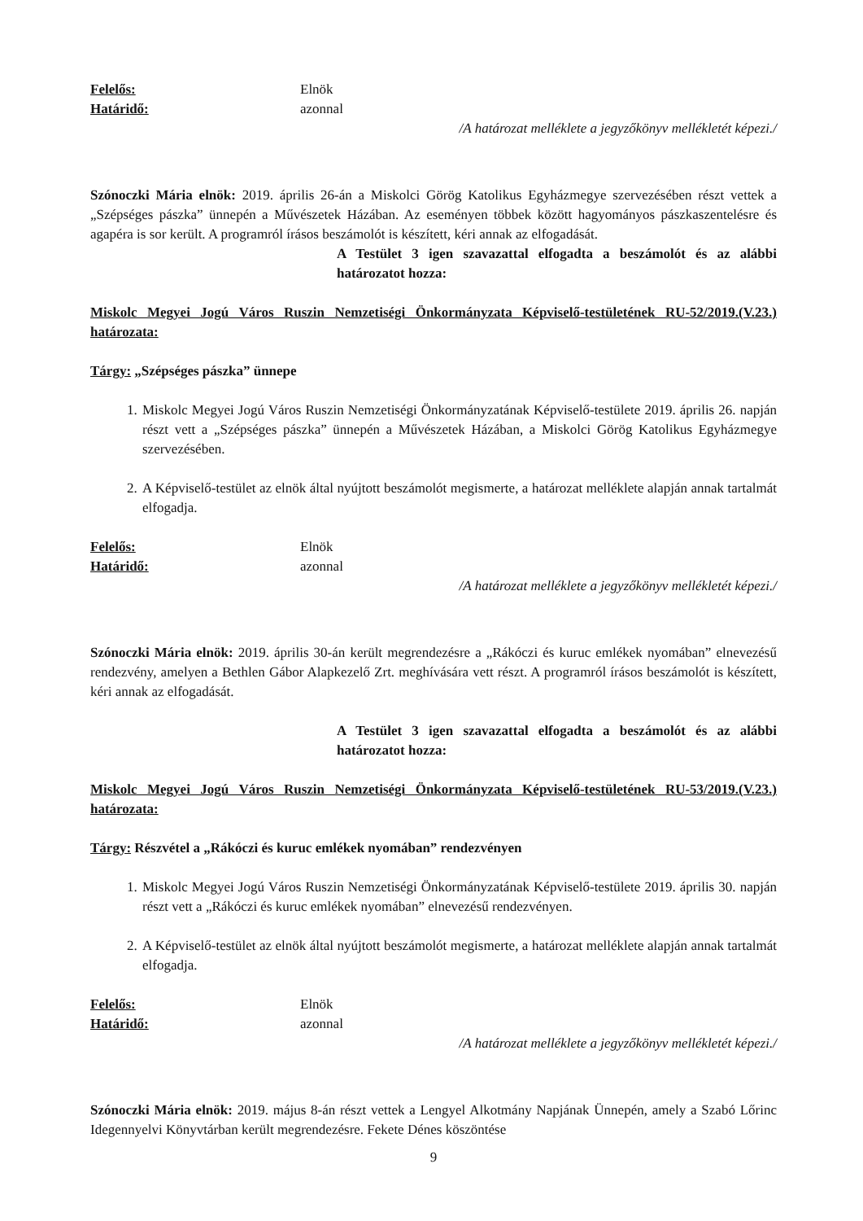Felelős: Elnök
Határidő: azonnal
/A határozat melléklete a jegyzőkönyv mellékletét képezi./
Szónoczki Mária elnök: 2019. április 26-án a Miskolci Görög Katolikus Egyházmegye szervezésében részt vettek a „Szépséges pászka” ünnepén a Művészetek Házában. Az eseményen többek között hagyományos pászkaszentelésre és agapéra is sor került. A programról írásos beszámolót is készített, kéri annak az elfogadását.
A Testület 3 igen szavazattal elfogadta a beszámolót és az alábbi határozatot hozza:
Miskolc Megyei Jogú Város Ruszin Nemzetiségi Önkormányzata Képviselő-testületének RU-52/2019.(V.23.) határozata:
Tárgy: „Szépséges pászka” ünnepe
1. Miskolc Megyei Jogú Város Ruszin Nemzetiségi Önkormányzatának Képviselő-testülete 2019. április 26. napján részt vett a „Szépséges pászka” ünnepén a Művészetek Házában, a Miskolci Görög Katolikus Egyházmegye szervezésében.
2. A Képviselő-testület az elnök által nyújtott beszámolót megismerte, a határozat melléklete alapján annak tartalmát elfogadja.
Felelős: Elnök
Határidő: azonnal
/A határozat melléklete a jegyzőkönyv mellékletét képezi./
Szónoczki Mária elnök: 2019. április 30-án került megrendezésre a „Rákóczi és kuruc emlékek nyomában” elnevezésű rendezvény, amelyen a Bethlen Gábor Alapkezelő Zrt. meghívására vett részt. A programról írásos beszámolót is készített, kéri annak az elfogadását.
A Testület 3 igen szavazattal elfogadta a beszámolót és az alábbi határozatot hozza:
Miskolc Megyei Jogú Város Ruszin Nemzetiségi Önkormányzata Képviselő-testületének RU-53/2019.(V.23.) határozata:
Tárgy: Részvétel a „Rákóczi és kuruc emlékek nyomában” rendezvényen
1. Miskolc Megyei Jogú Város Ruszin Nemzetiségi Önkormányzatának Képviselő-testülete 2019. április 30. napján részt vett a „Rákóczi és kuruc emlékek nyomában” elnevezésű rendezvényen.
2. A Képviselő-testület az elnök által nyújtott beszámolót megismerte, a határozat melléklete alapján annak tartalmát elfogadja.
Felelős: Elnök
Határidő: azonnal
/A határozat melléklete a jegyzőkönyv mellékletét képezi./
Szónoczki Mária elnök: 2019. május 8-án részt vettek a Lengyel Alkotmány Napjának Ünnepén, amely a Szabó Lőrinc Idegennyelvi Könyvtárban került megrendezésre. Fekete Dénes köszöntése
9